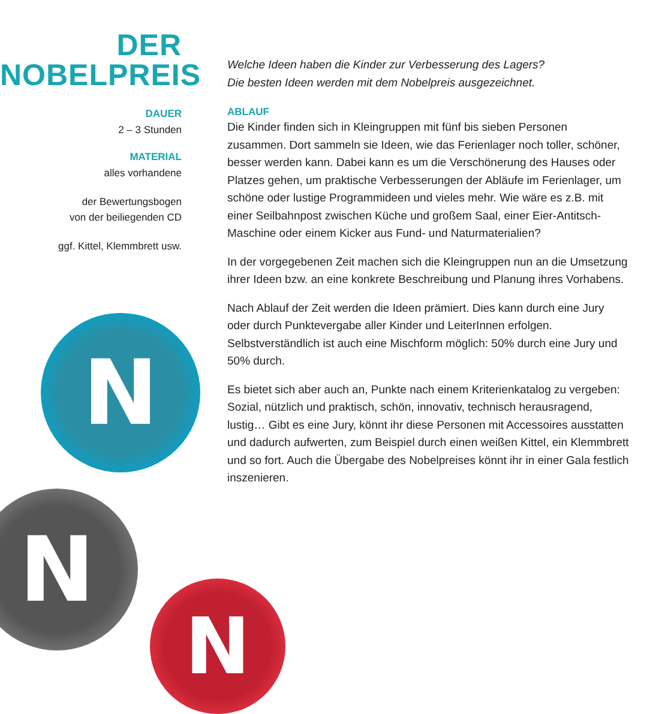DER
NOBELPREIS
DAUER
2 – 3 Stunden
MATERIAL
alles vorhandene
der Bewertungsbogen
von der beiliegenden CD
ggf. Kittel, Klemmbrett usw.
Welche Ideen haben die Kinder zur Verbesserung des Lagers?
Die besten Ideen werden mit dem Nobelpreis ausgezeichnet.
ABLAUF
Die Kinder finden sich in Kleingruppen mit fünf bis sieben Personen zusammen. Dort sammeln sie Ideen, wie das Ferienlager noch toller, schöner, besser werden kann. Dabei kann es um die Verschönerung des Hauses oder Platzes gehen, um praktische Verbesserungen der Abläufe im Ferienlager, um schöne oder lustige Programmideen und vieles mehr. Wie wäre es z.B. mit einer Seilbahnpost zwischen Küche und großem Saal, einer Eier-Antitsch-Maschine oder einem Kicker aus Fund- und Naturmaterialien?
In der vorgegebenen Zeit machen sich die Kleingruppen nun an die Umsetzung ihrer Ideen bzw. an eine konkrete Beschreibung und Planung ihres Vorhabens.
Nach Ablauf der Zeit werden die Ideen prämiert. Dies kann durch eine Jury oder durch Punktevergabe aller Kinder und LeiterInnen erfolgen. Selbstverständlich ist auch eine Mischform möglich: 50% durch eine Jury und 50% durch.
Es bietet sich aber auch an, Punkte nach einem Kriterienkatalog zu vergeben: Sozial, nützlich und praktisch, schön, innovativ, technisch herausragend, lustig… Gibt es eine Jury, könnt ihr diese Personen mit Accessoires ausstatten und dadurch aufwerten, zum Beispiel durch einen weißen Kittel, ein Klemmbrett und so fort. Auch die Übergabe des Nobelpreises könnt ihr in einer Gala festlich inszenieren.
N
N
N